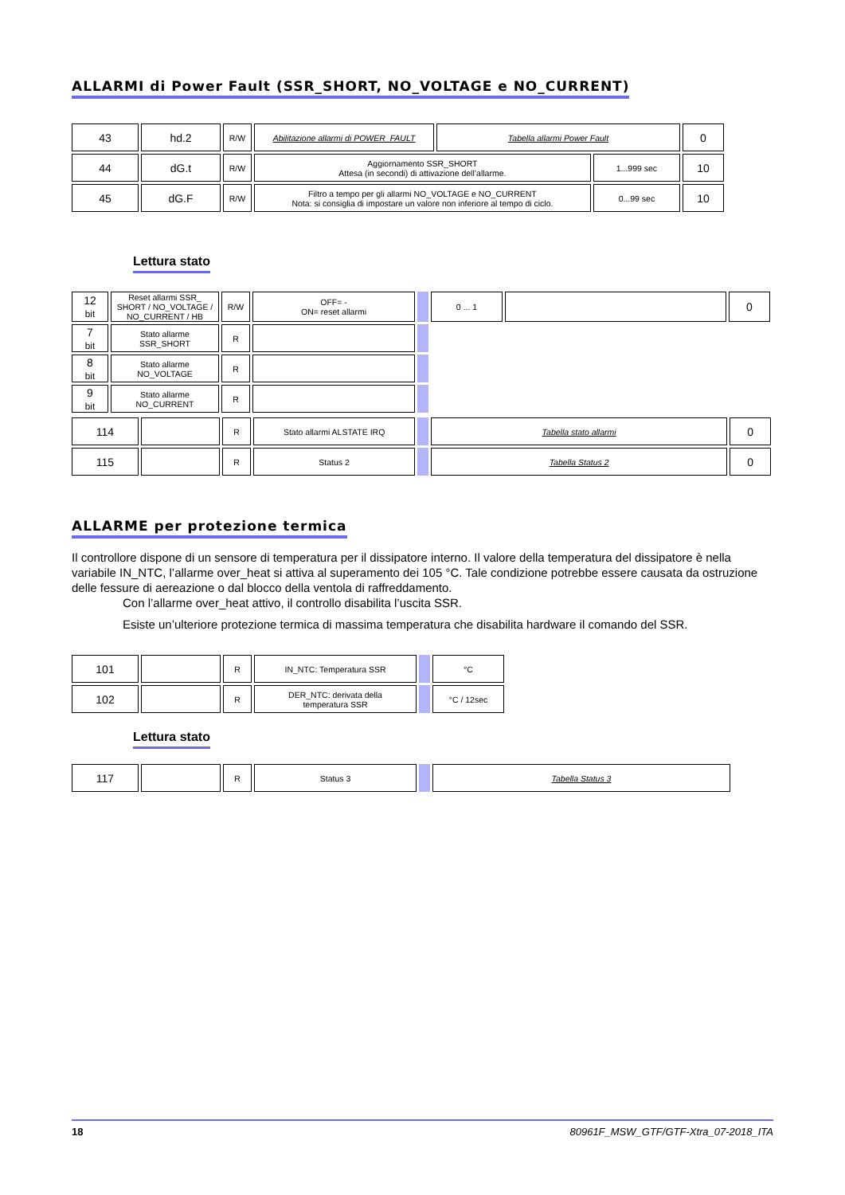ALLARMI di Power Fault (SSR_SHORT, NO_VOLTAGE e NO_CURRENT)
| 43 | hd.2 | R/W | Abilitazione allarmi di POWER_FAULT | Tabella allarmi Power Fault | | 0 |
| 44 | dG.t | R/W | Aggiornamento SSR_SHORT Attesa (in secondi) di attivazione dell’allarme. | | 1...999 sec | 10 |
| 45 | dG.F | R/W | Filtro a tempo per gli allarmi NO_VOLTAGE e NO_CURRENT Nota: si consiglia di impostare un valore non inferiore al tempo di ciclo. | | 0...99 sec | 10 |
Lettura stato
| 12 bit | Reset allarmi SSR_ SHORT / NO_VOLTAGE / NO_CURRENT / HB | R/W | OFF= - ON= reset allarmi | | 0 ... 1 | | 0 |
| 7 bit | Stato allarme SSR_SHORT | R | | | | | |
| 8 bit | Stato allarme NO_VOLTAGE | R | | | | | |
| 9 bit | Stato allarme NO_CURRENT | R | | | | | |
| 114 | | R | Stato allarmi ALSTATE IRQ | | Tabella stato allarmi | 0 |
| 115 | | R | Status 2 | | Tabella Status 2 | 0 |
ALLARME per protezione termica
Il controllore dispone di un sensore di temperatura per il dissipatore interno. Il valore della temperatura del dissipatore è nella variabile IN_NTC, l’allarme over_heat si attiva al superamento dei 105 °C. Tale condizione potrebbe essere causata da ostruzione delle fessure di aereazione o dal blocco della ventola di raffreddamento.
Con l’allarme over_heat attivo, il controllo disabilita l’uscita SSR.
Esiste un’ulteriore protezione termica di massima temperatura che disabilita hardware il comando del SSR.
| 101 | | R | IN_NTC: Temperatura SSR | | °C |
| 102 | | R | DER_NTC: derivata della temperatura SSR | | °C / 12sec |
Lettura stato
| 117 | | R | Status 3 | | Tabella Status 3 |
18 80961F_MSW_GTF/GTF-Xtra_07-2018_ITA